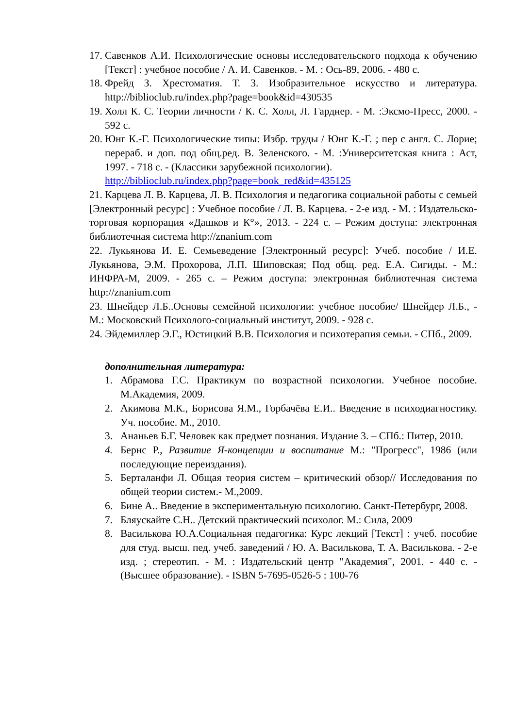17.
Савенков А.И. Психологические основы исследовательского подхода к обучению [Текст] : учебное пособие / А. И. Савенков. - М. : Ось-89, 2006. - 480 с.
18.
Фрейд З. Хрестоматия. Т. 3. Изобразительное искусство и литература. http://biblioclub.ru/index.php?page=book&id=430535
19.
Холл К. С. Теории личности / К. С. Холл, Л. Гарднер. - М. :Эксмо-Пресс, 2000. - 592 с.
20.
Юнг К.-Г. Психологические типы: Избр. труды / Юнг К.-Г. ; пер с англ. С. Лорие; перераб. и доп. под общ.ред. В. Зеленского. - М. :Университетская книга : Аст, 1997. - 718 с. - (Классики зарубежной психологии).
http://biblioclub.ru/index.php?page=book_red&id=435125
21. Карцева Л. В. Карцева, Л. В. Психология и педагогика социальной работы с семьей [Электронный ресурс] : Учебное пособие / Л. В. Карцева. - 2-е изд. - М. : Издательско-торговая корпорация «Дашков и К°», 2013. - 224 с. – Режим доступа: электронная библиотечная система http://znanium.com
22. Лукьянова И. Е. Семьеведение [Электронный ресурс]: Учеб. пособие / И.Е. Лукьянова, Э.М. Прохорова, Л.П. Шиповская; Под общ. ред. Е.А. Сигиды. - М.: ИНФРА-М, 2009. - 265 с. – Режим доступа: электронная библиотечная система http://znanium.com
23. Шнейдер Л.Б..Основы семейной психологии: учебное пособие/ Шнейдер Л.Б., - М.: Московский Психолого-социальный институт, 2009. - 928 с.
24. Эйдемиллер Э.Г., Юстицкий В.В. Психология и психотерапия семьи. - СПб., 2009.
дополнительная литература:
1. Абрамова Г.С. Практикум по возрастной психологии. Учебное пособие. М.Академия, 2009.
2. Акимова М.К., Борисова Я.М., Горбачёва Е.И.. Введение в психодиагностику. Уч. пособие. М., 2010.
3. Ананьев Б.Г. Человек как предмет познания. Издание 3. – СПб.: Питер, 2010.
4. Бернс Р., Развитие Я-концепции и воспитание М.: "Прогресс", 1986 (или последующие переиздания).
5. Берталанфи Л. Общая теория систем – критический обзор// Исследования по общей теории систем.- М.,2009.
6. Бине А.. Введение в экспериментальную психологию. Санкт-Петербург, 2008.
7. Бляускайте С.Н.. Детский практический психолог. М.: Сила, 2009
8. Василькова Ю.А.Социальная педагогика: Курс лекций [Текст] : учеб. пособие для студ. высш. пед. учеб. заведений / Ю. А. Василькова, Т. А. Василькова. - 2-е изд. ; стереотип. - М. : Издательский центр "Академия", 2001. - 440 с. - (Высшее образование). - ISBN 5-7695-0526-5 : 100-76